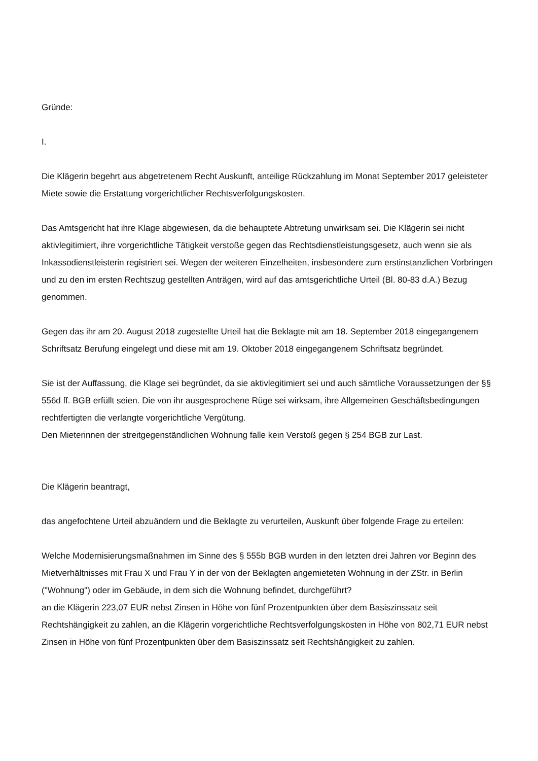Gründe:
I.
Die Klägerin begehrt aus abgetretenem Recht Auskunft, anteilige Rückzahlung im Monat September 2017 geleisteter Miete sowie die Erstattung vorgerichtlicher Rechtsverfolgungskosten.
Das Amtsgericht hat ihre Klage abgewiesen, da die behauptete Abtretung unwirksam sei. Die Klägerin sei nicht aktivlegitimiert, ihre vorgerichtliche Tätigkeit verstoße gegen das Rechtsdienstleistungsgesetz, auch wenn sie als Inkassodienstleisterin registriert sei. Wegen der weiteren Einzelheiten, insbesondere zum erstinstanzlichen Vorbringen und zu den im ersten Rechtszug gestellten Anträgen, wird auf das amtsgerichtliche Urteil (Bl. 80-83 d.A.) Bezug genommen.
Gegen das ihr am 20. August 2018 zugestellte Urteil hat die Beklagte mit am 18. September 2018 eingegangenem Schriftsatz Berufung eingelegt und diese mit am 19. Oktober 2018 eingegangenem Schriftsatz begründet.
Sie ist der Auffassung, die Klage sei begründet, da sie aktivlegitimiert sei und auch sämtliche Voraussetzungen der §§ 556d ff. BGB erfüllt seien. Die von ihr ausgesprochene Rüge sei wirksam, ihre Allgemeinen Geschäftsbedingungen rechtfertigten die verlangte vorgerichtliche Vergütung.
Den Mieterinnen der streitgegenständlichen Wohnung falle kein Verstoß gegen § 254 BGB zur Last.
Die Klägerin beantragt,
das angefochtene Urteil abzuändern und die Beklagte zu verurteilen, Auskunft über folgende Frage zu erteilen:
Welche Modernisierungsmaßnahmen im Sinne des § 555b BGB wurden in den letzten drei Jahren vor Beginn des Mietverhältnisses mit Frau X und Frau Y in der von der Beklagten angemieteten Wohnung in der ZStr. in Berlin ("Wohnung") oder im Gebäude, in dem sich die Wohnung befindet, durchgeführt?
an die Klägerin 223,07 EUR nebst Zinsen in Höhe von fünf Prozentpunkten über dem Basiszinssatz seit Rechtshängigkeit zu zahlen, an die Klägerin vorgerichtliche Rechtsverfolgungskosten in Höhe von 802,71 EUR nebst Zinsen in Höhe von fünf Prozentpunkten über dem Basiszinssatz seit Rechtshängigkeit zu zahlen.